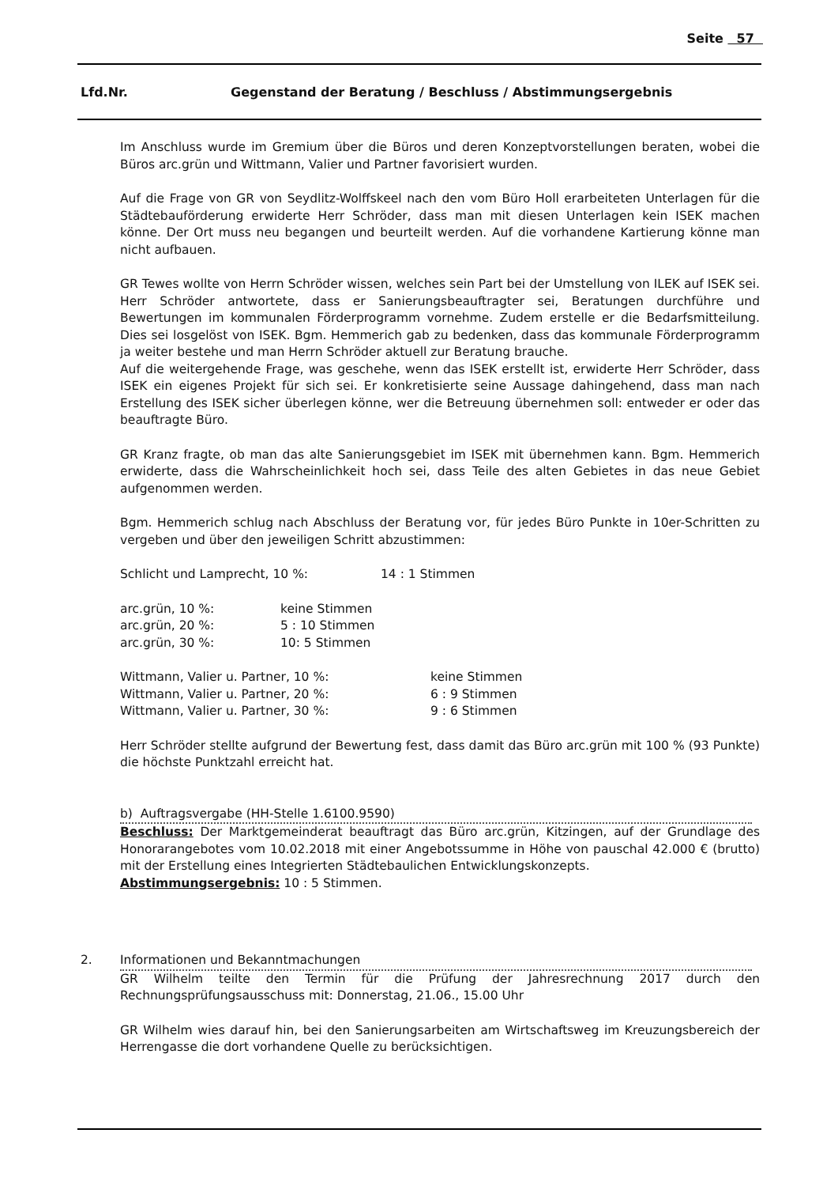Seite 57
Lfd.Nr. Gegenstand der Beratung / Beschluss / Abstimmungsergebnis
Im Anschluss wurde im Gremium über die Büros und deren Konzeptvorstellungen beraten, wobei die Büros arc.grün und Wittmann, Valier und Partner favorisiert wurden.
Auf die Frage von GR von Seydlitz-Wolffskeel nach den vom Büro Holl erarbeiteten Unterlagen für die Städtebauförderung erwiderte Herr Schröder, dass man mit diesen Unterlagen kein ISEK machen könne. Der Ort muss neu begangen und beurteilt werden. Auf die vorhandene Kartierung könne man nicht aufbauen.
GR Tewes wollte von Herrn Schröder wissen, welches sein Part bei der Umstellung von ILEK auf ISEK sei. Herr Schröder antwortete, dass er Sanierungsbeauftragter sei, Beratungen durchführe und Bewertungen im kommunalen Förderprogramm vornehme. Zudem erstelle er die Bedarfsmitteilung. Dies sei losgelöst von ISEK. Bgm. Hemmerich gab zu bedenken, dass das kommunale Förderprogramm ja weiter bestehe und man Herrn Schröder aktuell zur Beratung brauche.
Auf die weitergehende Frage, was geschehe, wenn das ISEK erstellt ist, erwiderte Herr Schröder, dass ISEK ein eigenes Projekt für sich sei. Er konkretisierte seine Aussage dahingehend, dass man nach Erstellung des ISEK sicher überlegen könne, wer die Betreuung übernehmen soll: entweder er oder das beauftragte Büro.
GR Kranz fragte, ob man das alte Sanierungsgebiet im ISEK mit übernehmen kann. Bgm. Hemmerich erwiderte, dass die Wahrscheinlichkeit hoch sei, dass Teile des alten Gebietes in das neue Gebiet aufgenommen werden.
Bgm. Hemmerich schlug nach Abschluss der Beratung vor, für jedes Büro Punkte in 10er-Schritten zu vergeben und über den jeweiligen Schritt abzustimmen:
| Schlicht und Lamprecht, 10 %: | 14 : 1 Stimmen |
| arc.grün, 10 %: | keine Stimmen |
| arc.grün, 20 %: | 5 : 10 Stimmen |
| arc.grün, 30 %: | 10: 5 Stimmen |
| Wittmann, Valier u. Partner, 10 %: | keine Stimmen |
| Wittmann, Valier u. Partner, 20 %: | 6 : 9 Stimmen |
| Wittmann, Valier u. Partner, 30 %: | 9 : 6 Stimmen |
Herr Schröder stellte aufgrund der Bewertung fest, dass damit das Büro arc.grün mit 100 % (93 Punkte) die höchste Punktzahl erreicht hat.
b) Auftragsvergabe (HH-Stelle 1.6100.9590)
Beschluss: Der Marktgemeinderat beauftragt das Büro arc.grün, Kitzingen, auf der Grundlage des Honorarangebotes vom 10.02.2018 mit einer Angebotssumme in Höhe von pauschal 42.000 € (brutto) mit der Erstellung eines Integrierten Städtebaulichen Entwicklungskonzepts.
Abstimmungsergebnis: 10 : 5 Stimmen.
2. Informationen und Bekanntmachungen
GR Wilhelm teilte den Termin für die Prüfung der Jahresrechnung 2017 durch den Rechnungsprüfungsausschuss mit: Donnerstag, 21.06., 15.00 Uhr
GR Wilhelm wies darauf hin, bei den Sanierungsarbeiten am Wirtschaftsweg im Kreuzungsbereich der Herrengasse die dort vorhandene Quelle zu berücksichtigen.